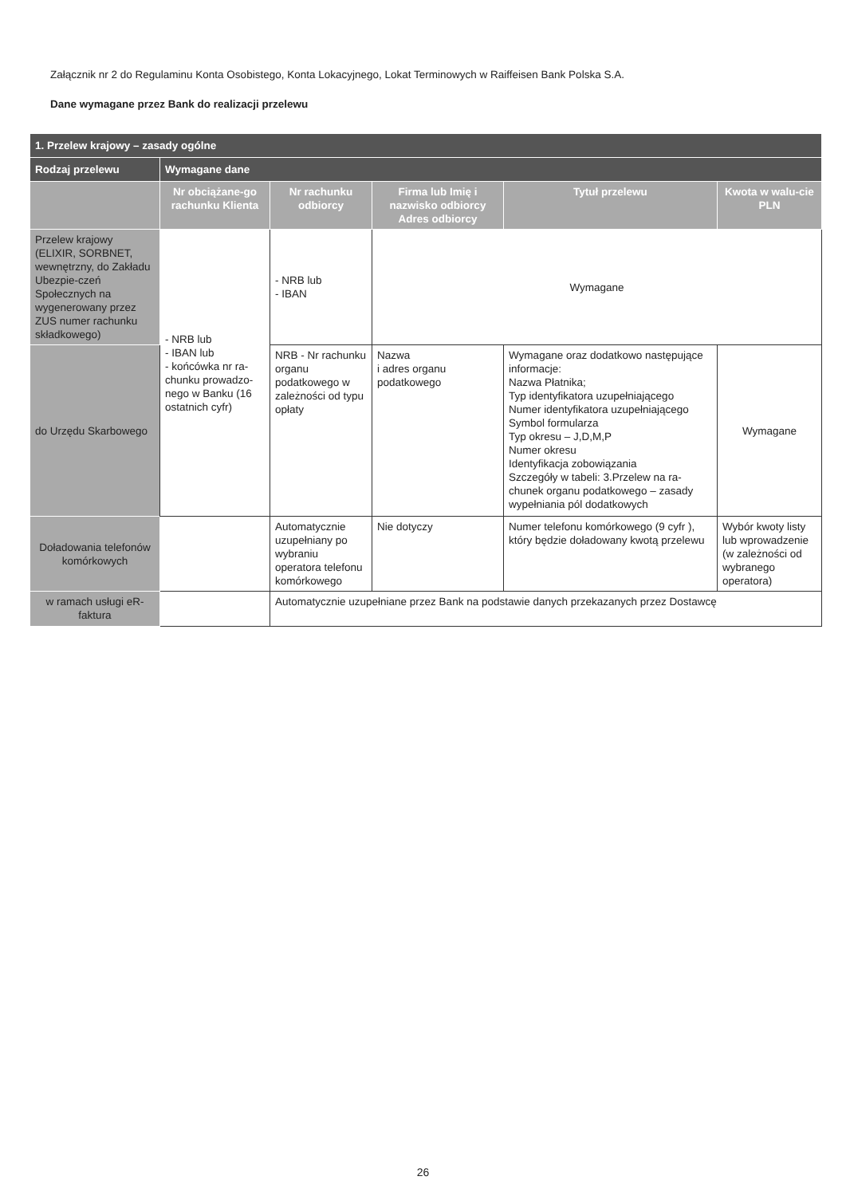Załącznik nr 2 do Regulaminu Konta Osobistego, Konta Lokacyjnego, Lokat Terminowych w Raiffeisen Bank Polska S.A.
Dane wymagane przez Bank do realizacji przelewu
| 1. Przelew krajowy – zasady ogólne | | | | | |
| --- | --- | --- | --- | --- | --- |
| Rodzaj przelewu | Wymagane dane | | | | |
| | Nr obciążane-go rachunku Klienta | Nr rachunku odbiorcy | Firma lub Imię i nazwisko odbiorcy Adres odbiorcy | Tytuł przelewu | Kwota w walu-cie PLN |
| Przelew krajowy (ELIXIR, SORBNET, wewnętrzny, do Zakładu Ubezpie-czeń Społecznych na wygenerowany przez ZUS numer rachunku składkowego) | - NRB lub - IBAN lub - końcówka nr ra-chunku prowadzo-nego w Banku (16 ostatnich cyfr) | - NRB lub - IBAN | Wymagane | | |
| do Urzędu Skarbowego | | NRB - Nr rachunku organu podatkowego w zależności od typu opłaty | Nazwa i adres organu podatkowego | Wymagane oraz dodatkowo następujące informacje: Nazwa Płatnika; Typ identyfikatora uzupełniającego Numer identyfikatora uzupełniającego Symbol formularza Typ okresu – J,D,M,P Numer okresu Identyfikacja zobowiązania Szczegóły w tabeli: 3.Przelew na ra-chunek organu podatkowego – zasady wypełniania pól dodatkowych | Wymagane |
| Doładowania telefonów komórkowych | | Automatycznie uzupełniany po wybraniu operatora telefonu komórkowego | Nie dotyczy | Numer telefonu komórkowego (9 cyfr ), który będzie doładowany kwotą przelewu | Wybór kwoty listy lub wprowadzenie (w zależności od wybranego operatora) |
| w ramach usługi eR-faktura | | Automatycznie uzupełniane przez Bank na podstawie danych przekazanych przez Dostawcę | | | |
26